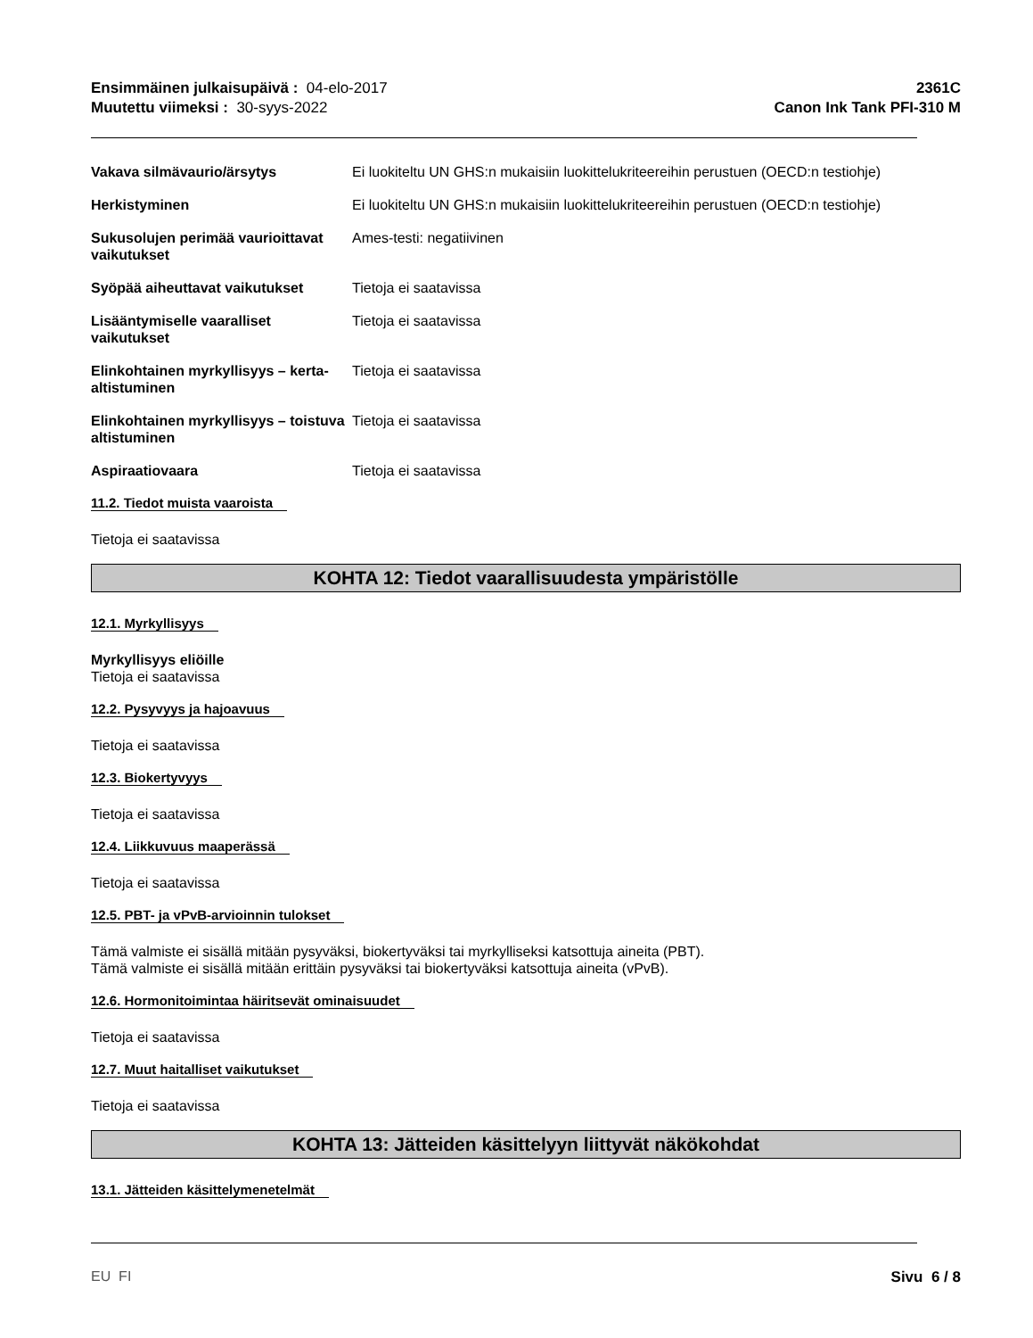Ensimmäinen julkaisupäivä : 04-elo-2017
Muutettu viimeksi : 30-syys-2022
2361C
Canon Ink Tank PFI-310 M
| Vakava silmävaurio/ärsytys | Ei luokiteltu UN GHS:n mukaisiin luokittelukriteereihin perustuen (OECD:n testiohje) |
| Herkistyminen | Ei luokiteltu UN GHS:n mukaisiin luokittelukriteereihin perustuen (OECD:n testiohje) |
| Sukusolujen perimää vaurioittavat vaikutukset | Ames-testi: negatiivinen |
| Syöpää aiheuttavat vaikutukset | Tietoja ei saatavissa |
| Lisääntymiselle vaaralliset vaikutukset | Tietoja ei saatavissa |
| Elinkohtainen myrkyllisyys – kerta-altistuminen | Tietoja ei saatavissa |
| Elinkohtainen myrkyllisyys – toistuva altistuminen | Tietoja ei saatavissa |
| Aspiraatiovaara | Tietoja ei saatavissa |
11.2. Tiedot muista vaaroista
Tietoja ei saatavissa
KOHTA 12: Tiedot vaarallisuudesta ympäristölle
12.1. Myrkyllisyys
Myrkyllisyys eliöille
Tietoja ei saatavissa
12.2. Pysyvyys ja hajoavuus
Tietoja ei saatavissa
12.3. Biokertyvyys
Tietoja ei saatavissa
12.4. Liikkuvuus maaperässä
Tietoja ei saatavissa
12.5. PBT- ja vPvB-arvioinnin tulokset
Tämä valmiste ei sisällä mitään pysyväksi, biokertyväksi tai myrkylliseksi katsottuja aineita (PBT).
Tämä valmiste ei sisällä mitään erittäin pysyväksi tai biokertyväksi katsottuja aineita (vPvB).
12.6. Hormonitoimintaa häiritsevät ominaisuudet
Tietoja ei saatavissa
12.7. Muut haitalliset vaikutukset
Tietoja ei saatavissa
KOHTA 13: Jätteiden käsittelyyn liittyvät näkökohdat
13.1. Jätteiden käsittelymenetelmät
EU FI Sivu 6 / 8